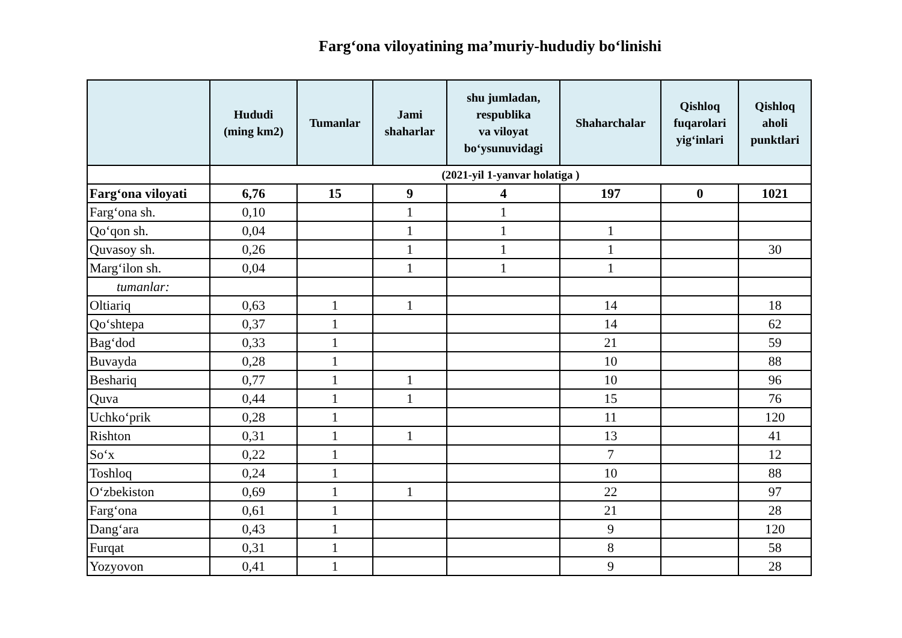Farg‘ona viloyatining ma’muriy-hududiy bo‘linishi
| | Hududi (ming km2) | Tumanlar | Jami shaharlar | shu jumladan, respublika va viloyat bo‘ysunuvidagi | Shaharchalar | Qishloq fuqarolari yig‘inlari | Qishloq aholi punktlari |
| --- | --- | --- | --- | --- | --- | --- | --- |
| | (2021-yil 1-yanvar holatiga ) | | | | | | |
| Farg‘ona viloyati | 6,76 | 15 | 9 | 4 | 197 | 0 | 1021 |
| Farg‘ona sh. | 0,10 | | 1 | 1 | | | |
| Qo‘qon sh. | 0,04 | | 1 | 1 | 1 | | |
| Quvasoy sh. | 0,26 | | 1 | 1 | 1 | | 30 |
| Marg‘ilon sh. | 0,04 | | 1 | 1 | 1 | | |
| tumanlar: | | | | | | | |
| Oltiariq | 0,63 | 1 | 1 | | 14 | | 18 |
| Qo‘shtepa | 0,37 | 1 | | | 14 | | 62 |
| Bag‘dod | 0,33 | 1 | | | 21 | | 59 |
| Buvayda | 0,28 | 1 | | | 10 | | 88 |
| Beshariq | 0,77 | 1 | 1 | | 10 | | 96 |
| Quva | 0,44 | 1 | 1 | | 15 | | 76 |
| Uchko‘prik | 0,28 | 1 | | | 11 | | 120 |
| Rishton | 0,31 | 1 | 1 | | 13 | | 41 |
| So‘x | 0,22 | 1 | | | 7 | | 12 |
| Toshloq | 0,24 | 1 | | | 10 | | 88 |
| O‘zbekiston | 0,69 | 1 | 1 | | 22 | | 97 |
| Farg‘ona | 0,61 | 1 | | | 21 | | 28 |
| Dang‘ara | 0,43 | 1 | | | 9 | | 120 |
| Furqat | 0,31 | 1 | | | 8 | | 58 |
| Yozyovon | 0,41 | 1 | | | 9 | | 28 |